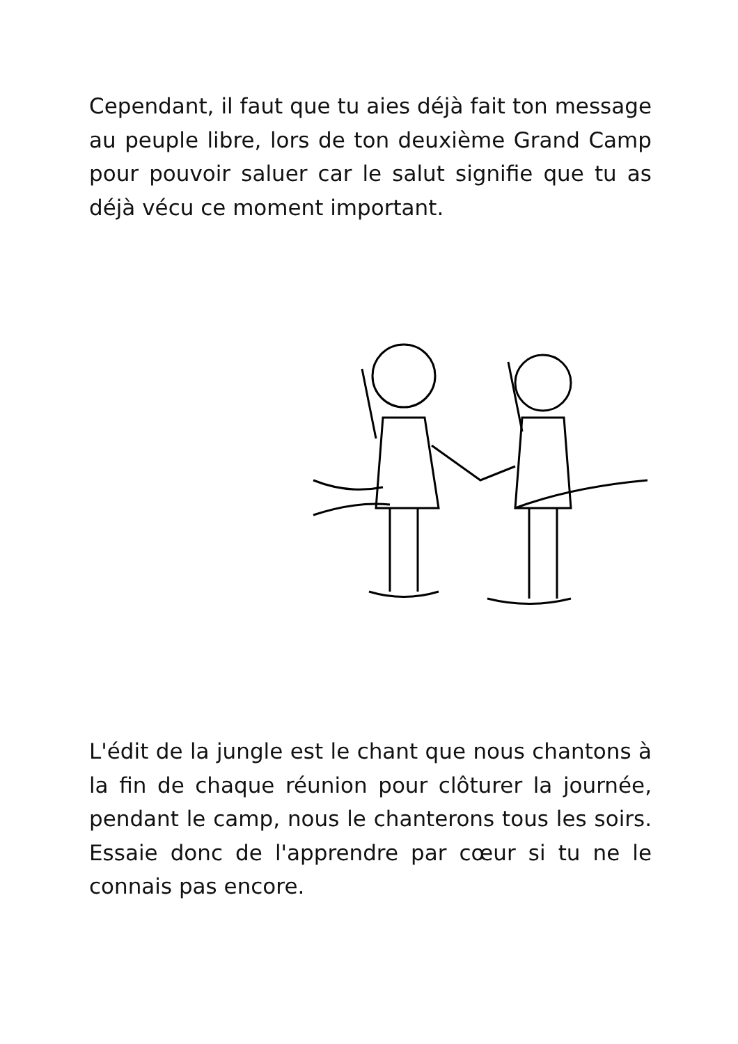Cependant, il faut que tu aies déjà fait ton message au peuple libre, lors de ton deuxième Grand Camp pour pouvoir saluer car le salut signifie que tu as déjà vécu ce moment important.
L'édit de la jungle est le chant que nous chantons à la fin de chaque réunion pour clôturer la journée, pendant le camp, nous le chanterons tous les soirs. Essaie donc de l'apprendre par cœur si tu ne le connais pas encore.